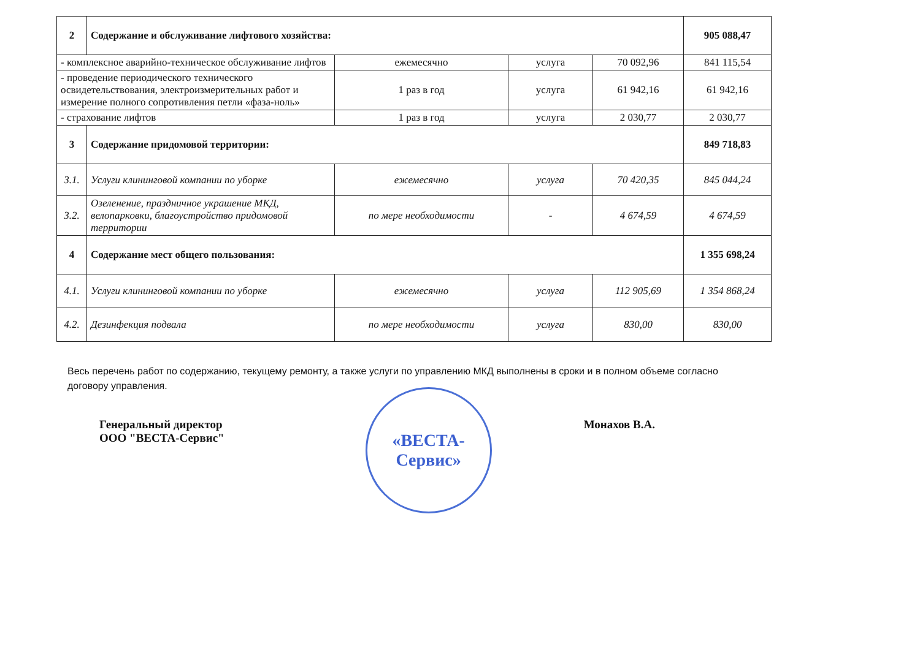| 2 | Содержание и обслуживание лифтового хозяйства: | | | | 905 088,47 |
| - комплексное аварийно-техническое обслуживание лифтов | | ежемесячно | услуга | 70 092,96 | 841 115,54 |
| - проведение периодического технического освидетельствования, электроизмерительных работ и измерение полного сопротивления петли «фаза-ноль» | | 1 раз в год | услуга | 61 942,16 | 61 942,16 |
| - страхование лифтов | | 1 раз в год | услуга | 2 030,77 | 2 030,77 |
| 3 | Содержание придомовой территории: | | | | 849 718,83 |
| 3.1. | Услуги клининговой компании по уборке | ежемесячно | услуга | 70 420,35 | 845 044,24 |
| 3.2. | Озеленение, праздничное украшение МКД, велопарковки, благоустройство придомовой территории | по мере необходимости | - | 4 674,59 | 4 674,59 |
| 4 | Содержание мест общего пользования: | | | | 1 355 698,24 |
| 4.1. | Услуги клининговой компании по уборке | ежемесячно | услуга | 112 905,69 | 1 354 868,24 |
| 4.2. | Дезинфекция подвала | по мере необходимости | услуга | 830,00 | 830,00 |
Весь перечень работ по содержанию, текущему ремонту, а также услуги по управлению МКД выполнены в сроки и в полном объеме согласно договору управления.
Генеральный директор
ООО "ВЕСТА-Сервис"
«ВЕСТА-
Сервис»
Монахов В.А.